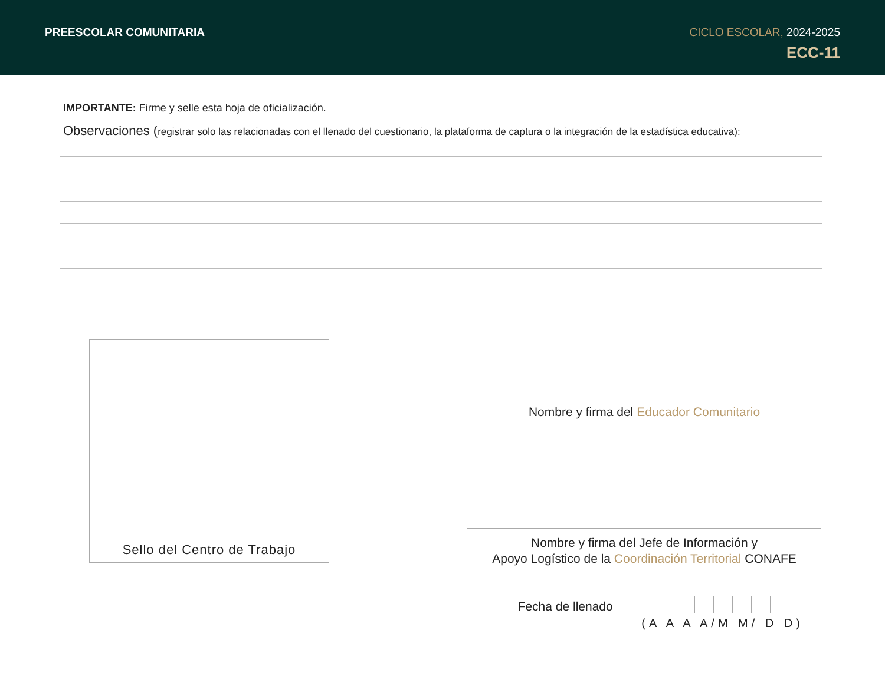PREESCOLAR COMUNITARIA CICLO ESCOLAR, 2024-2025
ECC-11
IMPORTANTE: Firme y selle esta hoja de oficialización.
Observaciones (registrar solo las relacionadas con el llenado del cuestionario, la plataforma de captura o la integración de la estadística educativa):
Sello del Centro de Trabajo
Nombre y firma del Educador Comunitario
Nombre y firma del Jefe de Información y
Apoyo Logístico de la Coordinación Territorial CONAFE
Fecha de llenado
(A A A A/M M/ D D)